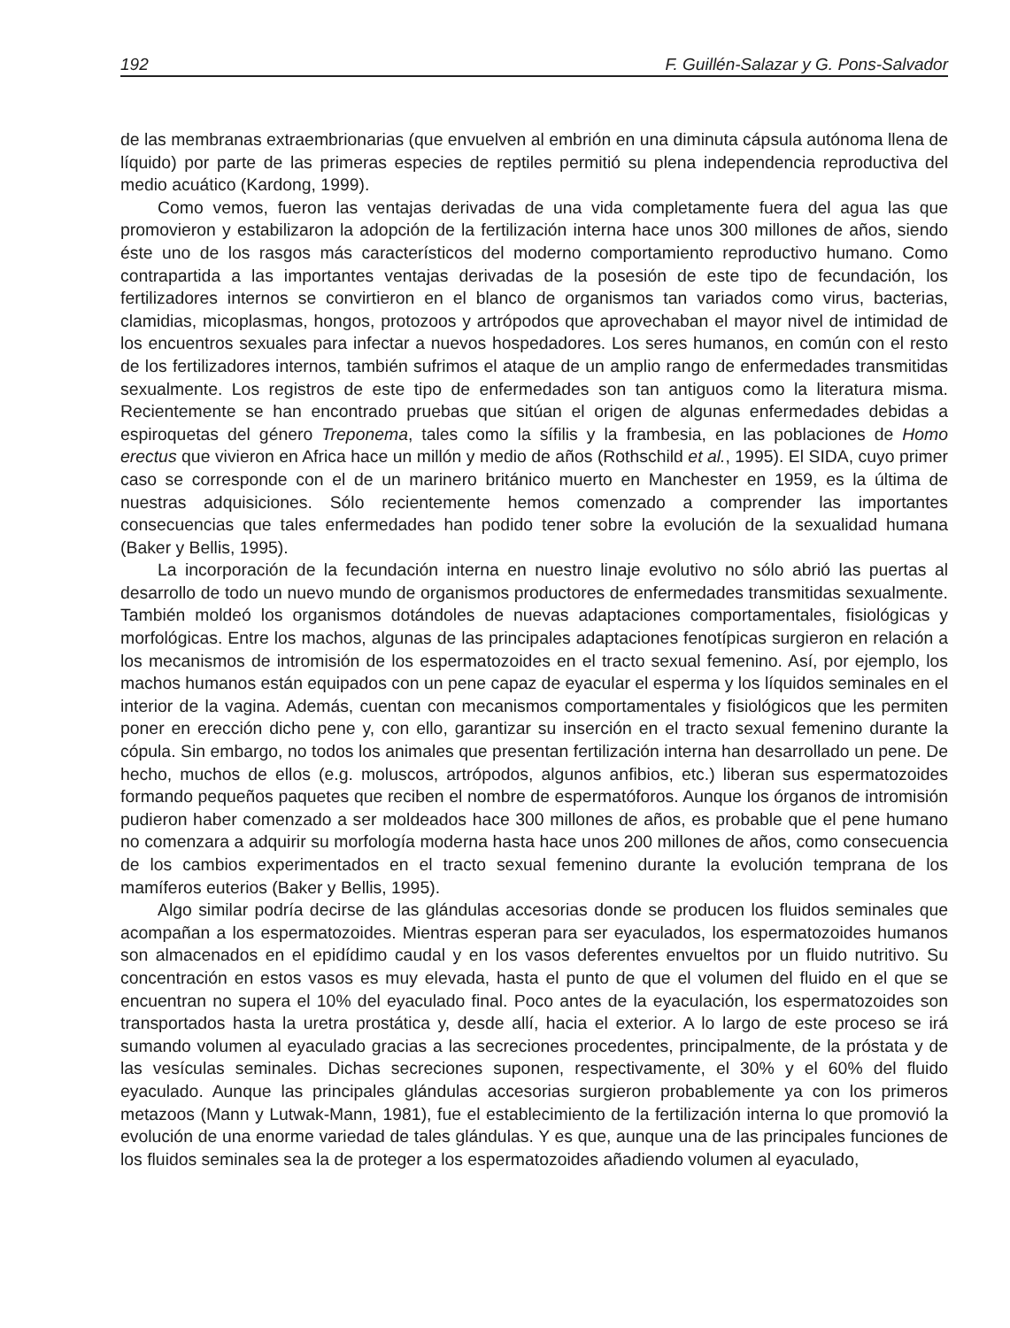192 F. Guillén-Salazar y G. Pons-Salvador
de las membranas extraembrionarias (que envuelven al embrión en una diminuta cápsula autónoma llena de líquido) por parte de las primeras especies de reptiles permitió su plena independencia reproductiva del medio acuático (Kardong, 1999).
Como vemos, fueron las ventajas derivadas de una vida completamente fuera del agua las que promovieron y estabilizaron la adopción de la fertilización interna hace unos 300 millones de años, siendo éste uno de los rasgos más característicos del moderno comportamiento reproductivo humano. Como contrapartida a las importantes ventajas derivadas de la posesión de este tipo de fecundación, los fertilizadores internos se convirtieron en el blanco de organismos tan variados como virus, bacterias, clamidias, micoplasmas, hongos, protozoos y artrópodos que aprovechaban el mayor nivel de intimidad de los encuentros sexuales para infectar a nuevos hospedadores. Los seres humanos, en común con el resto de los fertilizadores internos, también sufrimos el ataque de un amplio rango de enfermedades transmitidas sexualmente. Los registros de este tipo de enfermedades son tan antiguos como la literatura misma. Recientemente se han encontrado pruebas que sitúan el origen de algunas enfermedades debidas a espiroquetas del género Treponema, tales como la sífilis y la frambesia, en las poblaciones de Homo erectus que vivieron en Africa hace un millón y medio de años (Rothschild et al., 1995). El SIDA, cuyo primer caso se corresponde con el de un marinero británico muerto en Manchester en 1959, es la última de nuestras adquisiciones. Sólo recientemente hemos comenzado a comprender las importantes consecuencias que tales enfermedades han podido tener sobre la evolución de la sexualidad humana (Baker y Bellis, 1995).
La incorporación de la fecundación interna en nuestro linaje evolutivo no sólo abrió las puertas al desarrollo de todo un nuevo mundo de organismos productores de enfermedades transmitidas sexualmente. También moldeó los organismos dotándoles de nuevas adaptaciones comportamentales, fisiológicas y morfológicas. Entre los machos, algunas de las principales adaptaciones fenotípicas surgieron en relación a los mecanismos de intromisión de los espermatozoides en el tracto sexual femenino. Así, por ejemplo, los machos humanos están equipados con un pene capaz de eyacular el esperma y los líquidos seminales en el interior de la vagina. Además, cuentan con mecanismos comportamentales y fisiológicos que les permiten poner en erección dicho pene y, con ello, garantizar su inserción en el tracto sexual femenino durante la cópula. Sin embargo, no todos los animales que presentan fertilización interna han desarrollado un pene. De hecho, muchos de ellos (e.g. moluscos, artrópodos, algunos anfibios, etc.) liberan sus espermatozoides formando pequeños paquetes que reciben el nombre de espermatóforos. Aunque los órganos de intromisión pudieron haber comenzado a ser moldeados hace 300 millones de años, es probable que el pene humano no comenzara a adquirir su morfología moderna hasta hace unos 200 millones de años, como consecuencia de los cambios experimentados en el tracto sexual femenino durante la evolución temprana de los mamíferos euterios (Baker y Bellis, 1995).
Algo similar podría decirse de las glándulas accesorias donde se producen los fluidos seminales que acompañan a los espermatozoides. Mientras esperan para ser eyaculados, los espermatozoides humanos son almacenados en el epidídimo caudal y en los vasos deferentes envueltos por un fluido nutritivo. Su concentración en estos vasos es muy elevada, hasta el punto de que el volumen del fluido en el que se encuentran no supera el 10% del eyaculado final. Poco antes de la eyaculación, los espermatozoides son transportados hasta la uretra prostática y, desde allí, hacia el exterior. A lo largo de este proceso se irá sumando volumen al eyaculado gracias a las secreciones procedentes, principalmente, de la próstata y de las vesículas seminales. Dichas secreciones suponen, respectivamente, el 30% y el 60% del fluido eyaculado. Aunque las principales glándulas accesorias surgieron probablemente ya con los primeros metazoos (Mann y Lutwak-Mann, 1981), fue el establecimiento de la fertilización interna lo que promovió la evolución de una enorme variedad de tales glándulas. Y es que, aunque una de las principales funciones de los fluidos seminales sea la de proteger a los espermatozoides añadiendo volumen al eyaculado,